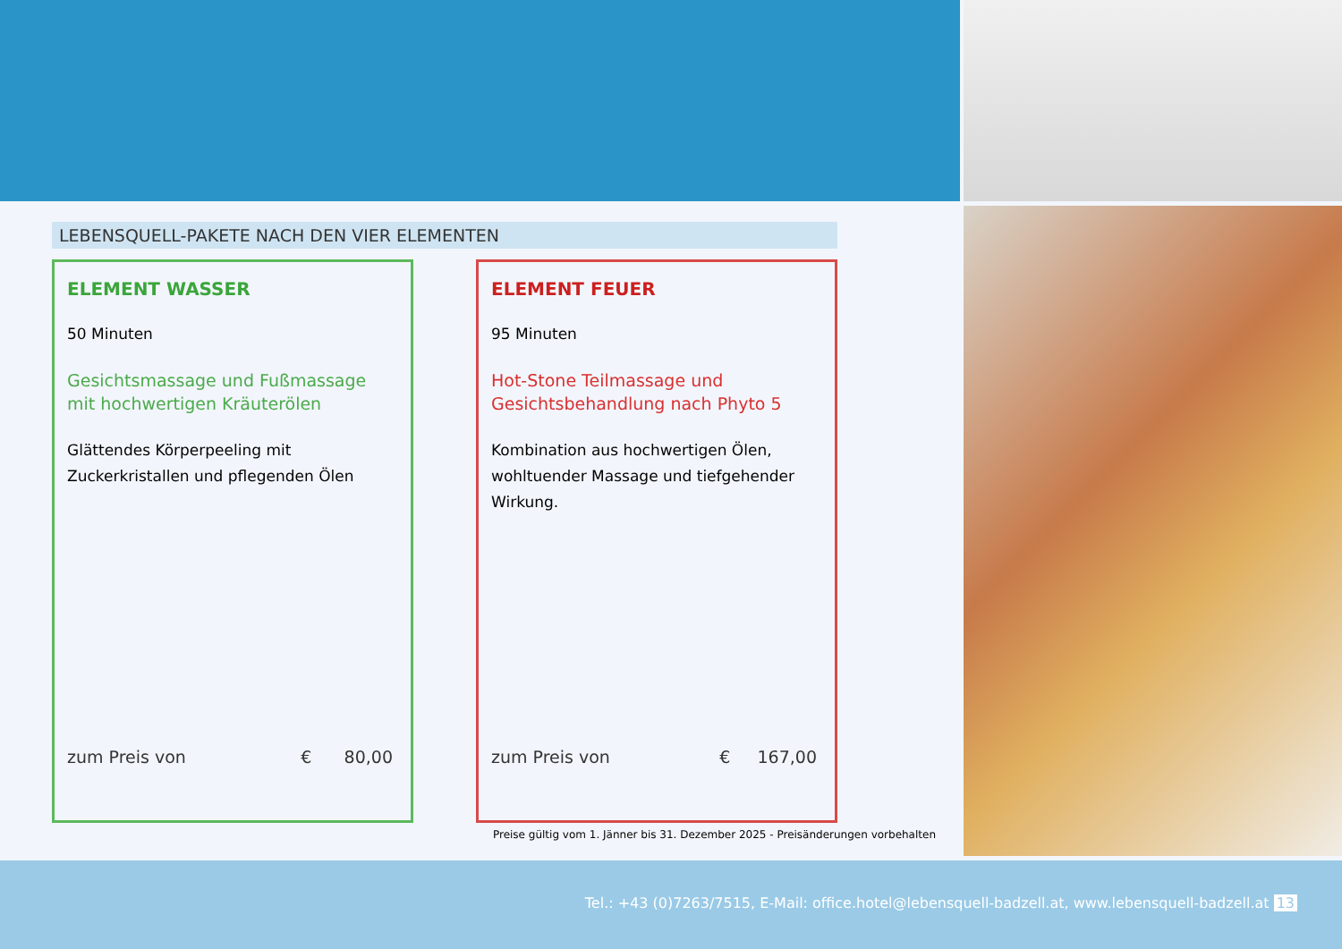LEBENSQUELL-PAKETE NACH DEN VIER ELEMENTEN
ELEMENT WASSER
50 Minuten
Gesichtsmassage und Fußmassage
mit hochwertigen Kräuterölen
Glättendes Körperpeeling mit Zuckerkristallen und pflegenden Ölen
zum Preis von € 80,00
ELEMENT FEUER
95 Minuten
Hot-Stone Teilmassage und
Gesichtsbehandlung nach Phyto 5
Kombination aus hochwertigen Ölen, wohltuender Massage und tiefgehender Wirkung.
zum Preis von € 167,00
Preise gültig vom 1. Jänner bis 31. Dezember 2025 - Preisänderungen vorbehalten
Tel.: +43 (0)7263/7515, E-Mail: office.hotel@lebensquell-badzell.at, www.lebensquell-badzell.at 13